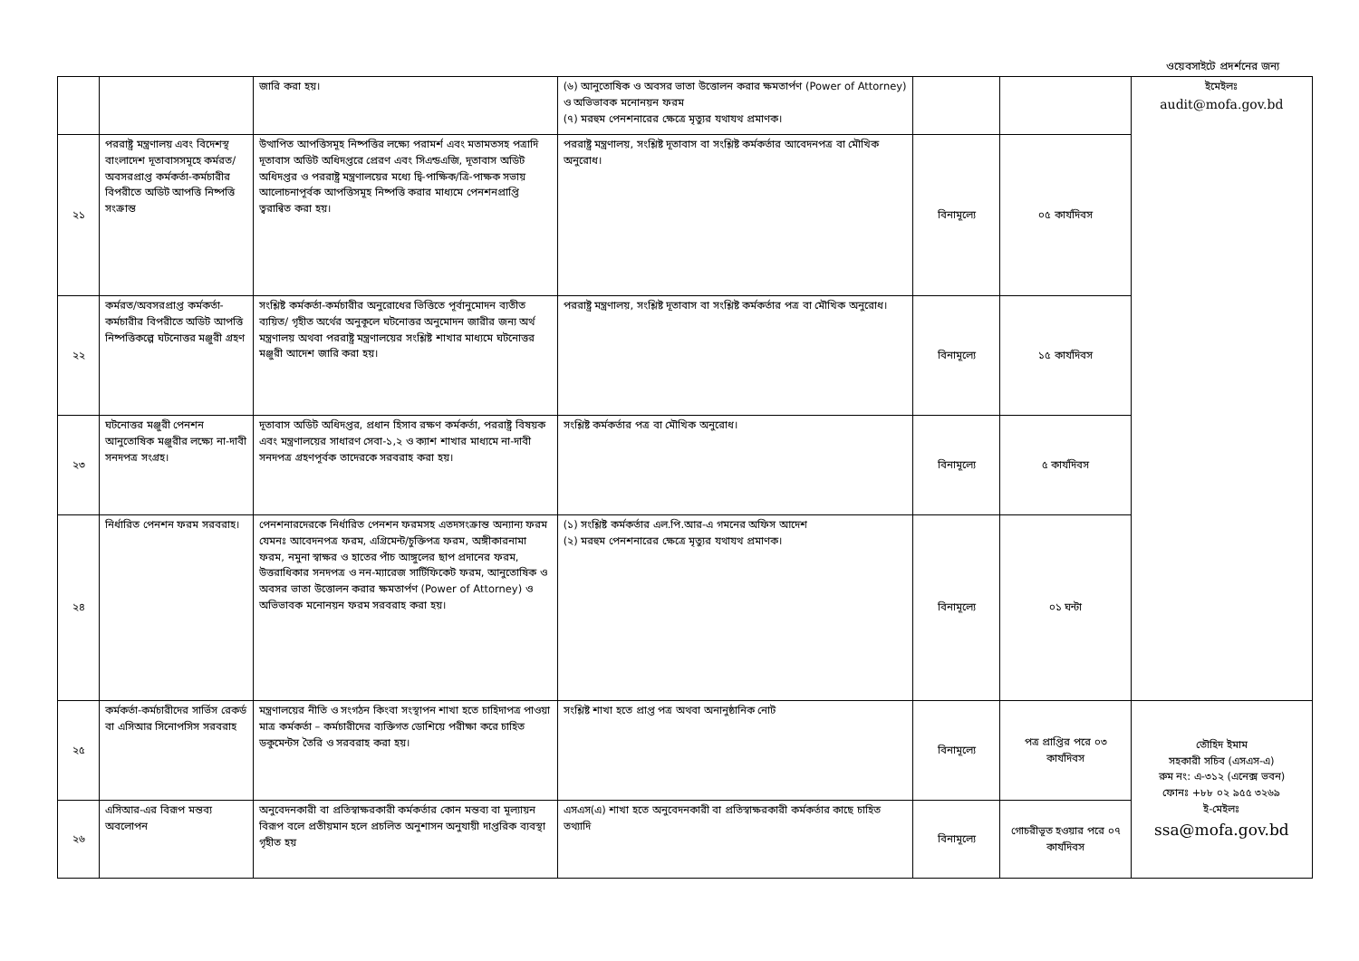ওয়েবসাইটে প্রদর্শনের জন্য
| | | জারি করা হয়। | (৬) আনুতোষিক ও অবসর ভাতা উত্তোলন করার ক্ষমতার্পণ (Power of Attorney) ও অভিভাবক মনোনয়ন ফরম (৭) মরহুম পেনশনারের ক্ষেত্রে মৃত্যুর যথাযথ প্রমাণক। | | | ইমেইলঃ audit@mofa.gov.bd |
| ২১ | পররাষ্ট্র মন্ত্রণালয় এবং বিদেশস্থ বাংলাদেশ দূতাবাসসমূহে কর্মরত/ অবসরপ্রাপ্ত কর্মকর্তা-কর্মচারীর বিপরীতে অডিট আপত্তি নিষ্পত্তি সংক্রান্ত | উত্থাপিত আপত্তিসমূহ নিষ্পত্তির লক্ষ্যে পরামর্শ এবং মতামতসহ পত্রাদি দূতাবাস অডিট অধিদপ্তরে প্রেরণ এবং সিএন্ডএজি, দূতাবাস অডিট অধিদপ্তর ও পররাষ্ট্র মন্ত্রণালয়ের মধ্যে দ্বি-পাক্ষিক/ত্রি-পাক্ষক সভায় আলোচনাপূর্বক আপত্তিসমূহ নিষ্পত্তি করার মাধ্যমে পেনশনপ্রাপ্তি ত্বরান্বিত করা হয়। | পররাষ্ট্র মন্ত্রণালয়, সংশ্লিষ্ট দূতাবাস বা সংশ্লিষ্ট কর্মকর্তার আবেদনপত্র বা মৌখিক অনুরোধ। | বিনামূল্যে | ০৫ কার্যদিবস | |
| ২২ | কর্মরত/অবসরপ্রাপ্ত কর্মকর্তা-কর্মচারীর বিপরীতে অডিট আপত্তি নিষ্পত্তিকল্পে ঘটনোত্তর মঞ্জুরী গ্রহণ | সংশ্লিষ্ট কর্মকর্তা-কর্মচারীর অনুরোধের ভিত্তিতে পূর্বানুমোদন ব্যতীত ব্যয়িত/ গৃহীত অর্থের অনুকূলে ঘটনোত্তর অনুমোদন জারীর জন্য অর্থ মন্ত্রণালয় অথবা পররাষ্ট্র মন্ত্রণালয়ের সংশ্লিষ্ট শাখার মাধ্যমে ঘটনোত্তর মঞ্জুরী আদেশ জারি করা হয়। | পররাষ্ট্র মন্ত্রণালয়, সংশ্লিষ্ট দূতাবাস বা সংশ্লিষ্ট কর্মকর্তার পত্র বা মৌখিক অনুরোধ। | বিনামূল্যে | ১৫ কার্যদিবস | |
| ২৩ | ঘটনোত্তর মঞ্জুরী পেনশন আনুতোষিক মঞ্জুরীর লক্ষ্যে না-দাবী সনদপত্র সংগ্রহ। | দূতাবাস অডিট অধিদপ্তর, প্রধান হিসাব রক্ষণ কর্মকর্তা, পররাষ্ট্র বিষয়ক এবং মন্ত্রণালয়ের সাধারণ সেবা-১,২ ও ক্যাশ শাখার মাধ্যমে না-দাবী সনদপত্র গ্রহণপূর্বক তাদেরকে সরবরাহ করা হয়। | সংশ্লিষ্ট কর্মকর্তার পত্র বা মৌখিক অনুরোধ। | বিনামূল্যে | ৫ কার্যদিবস | |
| ২৪ | নির্ধারিত পেনশন ফরম সরবরাহ। | পেনশনারদেরকে নির্ধারিত পেনশন ফরমসহ এতদসংক্রান্ত অন্যান্য ফরম যেমনঃ আবেদনপত্র ফরম, এগ্রিমেন্ট/চুক্তিপত্র ফরম, অঙ্গীকারনামা ফরম, নমুনা স্বাক্ষর ও হাতের পাঁচ আঙ্গুলের ছাপ প্রদানের ফরম, উত্তরাধিকার সনদপত্র ও নন-ম্যারেজ সার্টিফিকেট ফরম, আনুতোষিক ও অবসর ভাতা উত্তোলন করার ক্ষমতার্পণ (Power of Attorney) ও অভিভাবক মনোনয়ন ফরম সরবরাহ করা হয়। | (১) সংশ্লিষ্ট কর্মকর্তার এল.পি.আর-এ গমনের অফিস আদেশ (২) মরহুম পেনশনারের ক্ষেত্রে মৃত্যুর যথাযথ প্রমাণক। | বিনামূল্যে | ০১ ঘন্টা | |
| ২৫ | কর্মকর্তা-কর্মচারীদের সার্ভিস রেকর্ড বা এসিআর সিনোপসিস সরবরাহ | মন্ত্রণালয়ের নীতি ও সংগঠন কিংবা সংস্থাপন শাখা হতে চাহিদাপত্র পাওয়া মাত্র কর্মকর্তা – কর্মচারীদের ব্যক্তিগত ডোশিয়ে পরীক্ষা করে চাহিত ডকুমেন্টস তৈরি ও সরবরাহ করা হয়। | সংশ্লিষ্ট শাখা হতে প্রাপ্ত পত্র অথবা অনানুষ্ঠানিক নোট | বিনামূল্যে | পত্র প্রাপ্তির পরে ০৩ কার্যদিবস | তৌহিদ ইমাম সহকারী সচিব (এসএস-এ) রুম নং: এ-৩১২ (এনেক্স ভবন) ফোনঃ +৮৮ ০২ ৯৫৫ ৩২৬৯ ই-মেইলঃ ssa@mofa.gov.bd |
| ২৬ | এসিআর-এর বিরূপ মন্তব্য অবলোপন | অনুবেদনকারী বা প্রতিস্বাক্ষরকারী কর্মকর্তার কোন মন্তব্য বা মূল্যায়ন বিরূপ বলে প্রতীয়মান হলে প্রচলিত অনুশাসন অনুযায়ী দাপ্তরিক ব্যবস্থা গৃহীত হয় | এসএস(এ) শাখা হতে অনুবেদনকারী বা প্রতিস্বাক্ষরকারী কর্মকর্তার কাছে চাহিত তথ্যাদি | বিনামূল্যে | গোচরীভূত হওয়ার পরে ০৭ কার্যদিবস | |